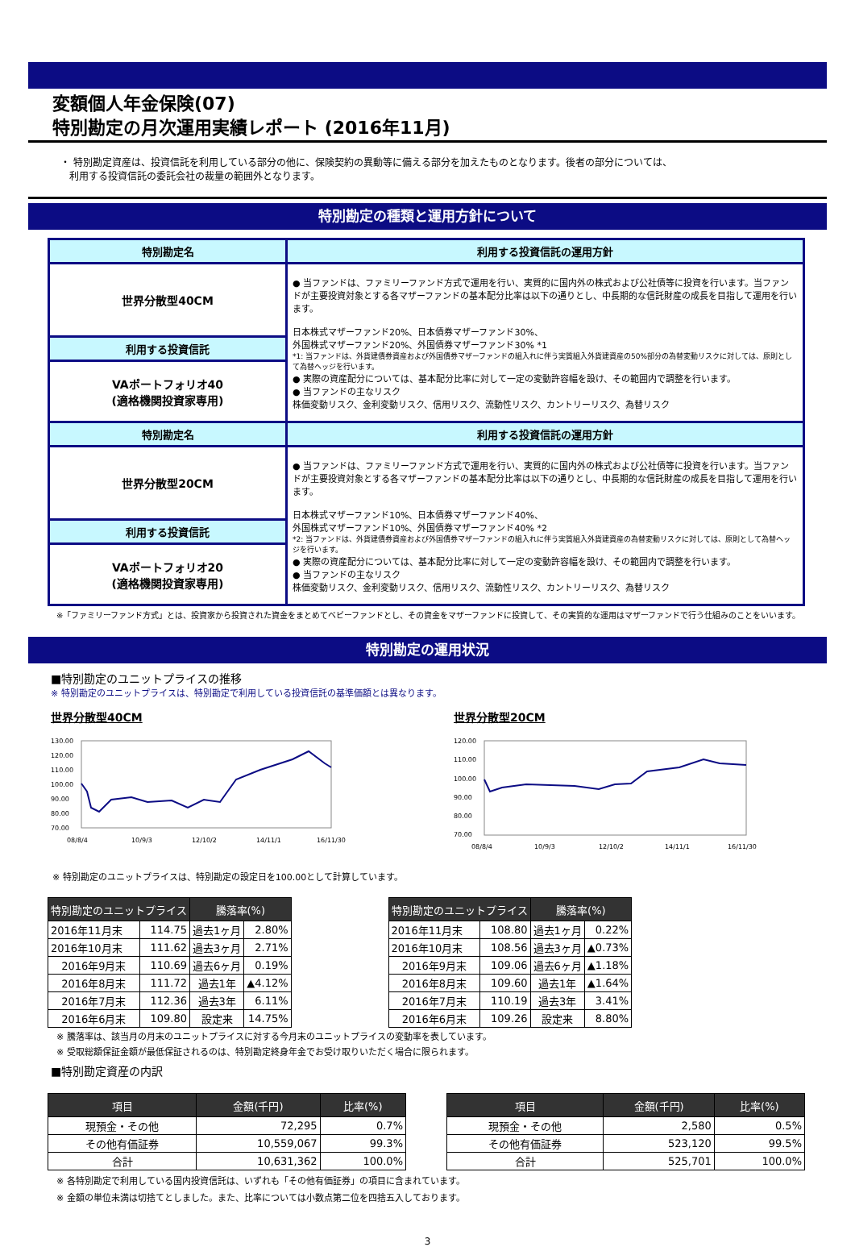変額個人年金保険(07)
特別勘定の月次運用実績レポート (2016年11月)
・ 特別勘定資産は、投資信託を利用している部分の他に、保険契約の異動等に備える部分を加えたものとなります。後者の部分については、
利用する投資信託の委託会社の裁量の範囲外となります。
特別勘定の種類と運用方針について
| 特別勘定名 | 利用する投資信託の運用方針 |
| 世界分散型40CM | ● 当ファンドは、ファミリーファンド方式で運用を行い、実質的に国内外の株式および公社債等に投資を行います。当ファンドが主要投資対象とする各マザーファンドの基本配分比率は以下の通りとし、中長期的な信託財産の成長を目指して運用を行います。 日本株式マザーファンド20%、日本債券マザーファンド30%、 外国株式マザーファンド20%、外国債券マザーファンド30% *1 *1: 当ファンドは、外貨建債券資産および外国債券マザーファンドの組入れに伴う実質組入外貨建資産の50%部分の為替変動リスクに対しては、原則として為替ヘッジを行います。 ● 実際の資産配分については、基本配分比率に対して一定の変動許容幅を設け、その範囲内で調整を行います。 ● 当ファンドの主なリスク 株価変動リスク、金利変動リスク、信用リスク、流動性リスク、カントリーリスク、為替リスク |
| 利用する投資信託 | |
| VAポートフォリオ40 (適格機関投資家専用) | |
| 特別勘定名 | 利用する投資信託の運用方針 |
| 世界分散型20CM | ● 当ファンドは、ファミリーファンド方式で運用を行い、実質的に国内外の株式および公社債等に投資を行います。当ファンドが主要投資対象とする各マザーファンドの基本配分比率は以下の通りとし、中長期的な信託財産の成長を目指して運用を行います。 日本株式マザーファンド10%、日本債券マザーファンド40%、 外国株式マザーファンド10%、外国債券マザーファンド40% *2 *2: 当ファンドは、外貨建債券資産および外国債券マザーファンドの組入れに伴う実質組入外貨建資産の為替変動リスクに対しては、原則として為替ヘッジを行います。 ● 実際の資産配分については、基本配分比率に対して一定の変動許容幅を設け、その範囲内で調整を行います。 ● 当ファンドの主なリスク 株価変動リスク、金利変動リスク、信用リスク、流動性リスク、カントリーリスク、為替リスク |
| 利用する投資信託 | |
| VAポートフォリオ20 (適格機関投資家専用) | |
※「ファミリーファンド方式」とは、投資家から投資された資金をまとめてベビーファンドとし、その資金をマザーファンドに投資して、その実質的な運用はマザーファンドで行う仕組みのことをいいます。
特別勘定の運用状況
■特別勘定のユニットプライスの推移
※ 特別勘定のユニットプライスは、特別勘定で利用している投資信託の基準価額とは異なります。
世界分散型40CM
130.00
120.00
110.00
100.00
90.00
80.00
70.00
08/8/4
10/9/3
12/10/2
14/11/1
16/11/30
世界分散型20CM
120.00
110.00
100.00
90.00
80.00
70.00
08/8/4
10/9/3
12/10/2
14/11/1
16/11/30
※ 特別勘定のユニットプライスは、特別勘定の設定日を100.00として計算しています。
| 特別勘定のユニットプライス | | 騰落率(%) | |
| --- | --- | --- | --- |
| 2016年11月末 | 114.75 | 過去1ヶ月 | 2.80% |
| 2016年10月末 | 111.62 | 過去3ヶ月 | 2.71% |
| 2016年9月末 | 110.69 | 過去6ヶ月 | 0.19% |
| 2016年8月末 | 111.72 | 過去1年 | ▲4.12% |
| 2016年7月末 | 112.36 | 過去3年 | 6.11% |
| 2016年6月末 | 109.80 | 設定来 | 14.75% |
| 特別勘定のユニットプライス | | 騰落率(%) | |
| --- | --- | --- | --- |
| 2016年11月末 | 108.80 | 過去1ヶ月 | 0.22% |
| 2016年10月末 | 108.56 | 過去3ヶ月 | ▲0.73% |
| 2016年9月末 | 109.06 | 過去6ヶ月 | ▲1.18% |
| 2016年8月末 | 109.60 | 過去1年 | ▲1.64% |
| 2016年7月末 | 110.19 | 過去3年 | 3.41% |
| 2016年6月末 | 109.26 | 設定来 | 8.80% |
※ 騰落率は、該当月の月末のユニットプライスに対する今月末のユニットプライスの変動率を表しています。
※ 受取総額保証金額が最低保証されるのは、特別勘定終身年金でお受け取りいただく場合に限られます。
■特別勘定資産の内訳
| 項目 | 金額(千円) | 比率(%) |
| --- | --- | --- |
| 現預金・その他 | 72,295 | 0.7% |
| その他有価証券 | 10,559,067 | 99.3% |
| 合計 | 10,631,362 | 100.0% |
| 項目 | 金額(千円) | 比率(%) |
| --- | --- | --- |
| 現預金・その他 | 2,580 | 0.5% |
| その他有価証券 | 523,120 | 99.5% |
| 合計 | 525,701 | 100.0% |
※ 各特別勘定で利用している国内投資信託は、いずれも「その他有価証券」の項目に含まれています。
※ 金額の単位未満は切捨てとしました。また、比率については小数点第二位を四捨五入しております。
3